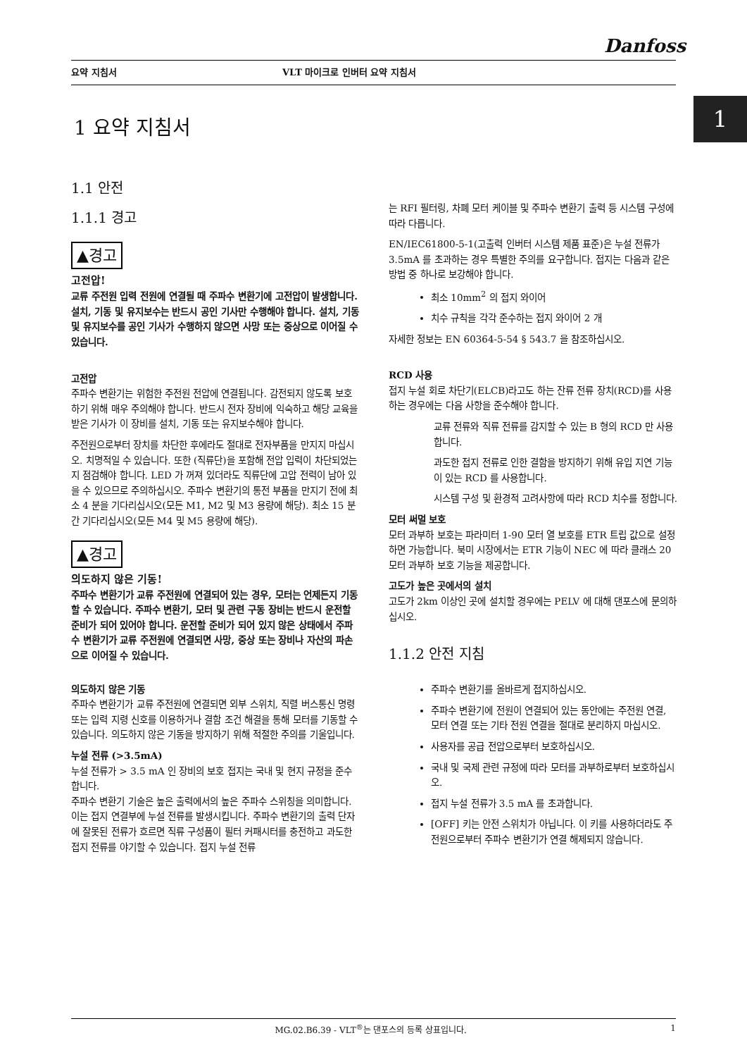Danfoss
요약 지침서 VLT 마이크로 인버터 요약 지침서
1
1 요약 지침서
1.1 안전
1.1.1 경고
▲경고
고전압!
교류 주전원 입력 전원에 연결될 때 주파수 변환기에 고전압이 발생합니다. 설치, 기동 및 유지보수는 반드시 공인 기사만 수행해야 합니다. 설치, 기동 및 유지보수를 공인 기사가 수행하지 않으면 사망 또는 중상으로 이어질 수 있습니다.
고전압
주파수 변환기는 위험한 주전원 전압에 연결됩니다. 감전되지 않도록 보호하기 위해 매우 주의해야 합니다. 반드시 전자 장비에 익숙하고 해당 교육을 받은 기사가 이 장비를 설치, 기동 또는 유지보수해야 합니다.
주전원으로부터 장치를 차단한 후에라도 절대로 전자부품을 만지지 마십시오. 치명적일 수 있습니다. 또한 (직류단)을 포함해 전압 입력이 차단되었는지 점검해야 합니다. LED 가 꺼져 있더라도 직류단에 고압 전력이 남아 있을 수 있으므로 주의하십시오. 주파수 변환기의 통전 부품을 만지기 전에 최소 4 분을 기다리십시오(모든 M1, M2 및 M3 용량에 해당). 최소 15 분간 기다리십시오(모든 M4 및 M5 용량에 해당).
▲경고
의도하지 않은 기동!
주파수 변환기가 교류 주전원에 연결되어 있는 경우, 모터는 언제든지 기동할 수 있습니다. 주파수 변환기, 모터 및 관련 구동 장비는 반드시 운전할 준비가 되어 있어야 합니다. 운전할 준비가 되어 있지 않은 상태에서 주파수 변환기가 교류 주전원에 연결되면 사망, 중상 또는 장비나 자산의 파손으로 이어질 수 있습니다.
의도하지 않은 기동
주파수 변환기가 교류 주전원에 연결되면 외부 스위치, 직렬 버스통신 명령 또는 입력 지령 신호를 이용하거나 결함 조건 해결을 통해 모터를 기동할 수 있습니다. 의도하지 않은 기동을 방지하기 위해 적절한 주의를 기울입니다.
누설 전류 (>3.5mA)
누설 전류가 > 3.5 mA 인 장비의 보호 접지는 국내 및 현지 규정을 준수합니다.
주파수 변환기 기술은 높은 출력에서의 높은 주파수 스위칭을 의미합니다. 이는 접지 연결부에 누설 전류를 발생시킵니다. 주파수 변환기의 출력 단자에 잘못된 전류가 흐르면 직류 구성품이 필터 커패시터를 충전하고 과도한 접지 전류를 야기할 수 있습니다. 접지 누설 전류
는 RFI 필터링, 차폐 모터 케이블 및 주파수 변환기 출력 등 시스템 구성에 따라 다릅니다.
EN/IEC61800-5-1(고출력 인버터 시스템 제품 표준)은 누설 전류가 3.5mA 를 초과하는 경우 특별한 주의를 요구합니다. 접지는 다음과 같은 방법 중 하나로 보강해야 합니다.
최소 10mm<sup>2</sup> 의 접지 와이어
치수 규칙을 각각 준수하는 접지 와이어 2 개
자세한 정보는 EN 60364-5-54 § 543.7 을 참조하십시오.
RCD 사용
접지 누설 회로 차단기(ELCB)라고도 하는 잔류 전류 장치(RCD)를 사용하는 경우에는 다음 사항을 준수해야 합니다.
교류 전류와 직류 전류를 감지할 수 있는 B 형의 RCD 만 사용합니다.
과도한 접지 전류로 인한 결함을 방지하기 위해 유입 지연 기능이 있는 RCD 를 사용합니다.
시스템 구성 및 환경적 고려사항에 따라 RCD 치수를 정합니다.
모터 써멀 보호
모터 과부하 보호는 파라미터 1-90 모터 열 보호를 ETR 트립 값으로 설정하면 가능합니다. 북미 시장에서는 ETR 기능이 NEC 에 따라 클래스 20 모터 과부하 보호 기능을 제공합니다.
고도가 높은 곳에서의 설치
고도가 2km 이상인 곳에 설치할 경우에는 PELV 에 대해 댄포스에 문의하십시오.
1.1.2 안전 지침
주파수 변환기를 올바르게 접지하십시오.
주파수 변환기에 전원이 연결되어 있는 동안에는 주전원 연결, 모터 연결 또는 기타 전원 연결을 절대로 분리하지 마십시오.
사용자를 공급 전압으로부터 보호하십시오.
국내 및 국제 관련 규정에 따라 모터를 과부하로부터 보호하십시오.
접지 누설 전류가 3.5 mA 를 초과합니다.
[OFF] 키는 안전 스위치가 아닙니다. 이 키를 사용하더라도 주전원으로부터 주파수 변환기가 연결 해제되지 않습니다.
MG.02.B6.39 - VLT<sup>®</sup>는 댄포스의 등록 상표입니다. 1